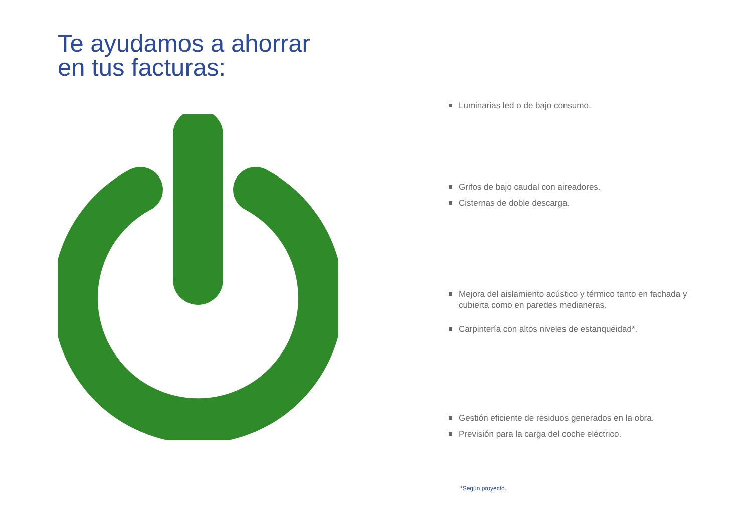Te ayudamos a ahorrar
en tus facturas:
Luminarias led o de bajo consumo.
Grifos de bajo caudal con aireadores.
Cisternas de doble descarga.
Mejora del aislamiento acústico y térmico tanto en fachada y cubierta como en paredes medianeras.
Carpintería con altos niveles de estanqueidad*.
Gestión eficiente de residuos generados en la obra.
Previsión para la carga del coche eléctrico.
*Según proyecto.